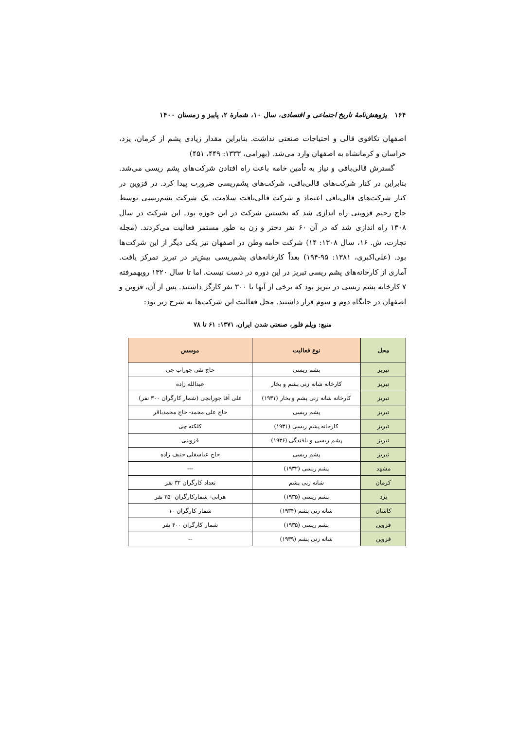۱۶۴ پژوهش‌نامهٔ تاریخ اجتماعی و اقتصادی، سال ۱۰، شمارهٔ ۲، پاییز و زمستان ۱۴۰۰
اصفهان تکافوی قالی و احتیاجات صنعتی نداشت. بنابراین مقدار زیادی پشم از کرمان، یزد، خراسان و کرمانشاه به اصفهان وارد می‌شد. (بهرامی، ۱۳۳۳: ۴۴۹، ۴۵۱)
گسترش قالی‌بافی و نیاز به تأمین خامه باعث راه افتادن شرکت‌های پشم ریسی می‌شد. بنابراین در کنار شرکت‌های قالی‌بافی، شرکت‌های پشم‌ریسی ضرورت پیدا کرد. در قزوین در کنار شرکت‌های قالی‌بافی اعتماد و شرکت قالی‌بافت سلامت، یک شرکت پشم‌ریسی توسط حاج رحیم قزوینی راه اندازی شد که نخستین شرکت در این حوزه بود. این شرکت در سال ۱۳۰۸ راه اندازی شد که در آن ۶۰ نفر دختر و زن به طور مستمر فعالیت می‌کردند. (مجله تجارت، ش. ۱۶، سال ۱۳۰۸: ۱۴) شرکت خامه وطن در اصفهان نیز یکی دیگر از این شرکت‌ها بود. (علی‌اکبری، ۱۳۸۱: ۹۵-۱۹۴) بعداً کارخانه‌های پشم‌ریسی بیش‌تر در تبریز تمرکز یافت. آماری از کارخانه‌های پشم ریسی تبریز در این دوره در دست نیست. اما تا سال ۱۳۲۰ رویهمرفته ۷ کارخانه پشم ریسی در تبریز بود که برخی از آنها تا ۳۰۰ نفر کارگر داشتند. پس از آن، قزوین و اصفهان در جایگاه دوم و سوم قرار داشتند. محل فعالیت این شرکت‌ها به شرح زیر بود:
منبع: ویلم فلور، صنعتی شدن ایران، ۱۳۷۱: ۶۱ تا ۷۸
| محل | نوع فعالیت | موسس |
| --- | --- | --- |
| تبریز | پشم ریسی | حاج تقی چوراب چی |
| تبریز | کارخانه شانه زنی پشم و بخار | عبدالله زاده |
| تبریز | کارخانه شانه زنی پشم و بخار (۱۹۳۱) | علی آقا جورابچی (شمار کارگران ۳۰۰ نفر) |
| تبریز | پشم ریسی | حاج علی محمد- حاج محمدباقر |
| تبریز | کارخانه پشم ریسی (۱۹۳۱) | کلکته چی |
| تبریز | پشم ریسی و بافندگی (۱۹۳۶) | قزوینی |
| تبریز | پشم ریسی | حاج عباسقلی حنیف زاده |
| مشهد | پشم ریسی (۱۹۳۲) | --- |
| کرمان | شانه زنی پشم | تعداد کارگران ۳۲ نفر |
| یزد | پشم ریسی (۱۹۳۵) | هراتی- شمارکارگران ۲۵۰ نفر |
| کاشان | شانه زنی پشم (۱۹۳۴) | شمار کارگران ۱۰ |
| قزوین | پشم ریسی (۱۹۳۵) | شمار کارگران ۴۰۰ نفر |
| قزوین | شانه زنی پشم (۱۹۳۹) | -- |